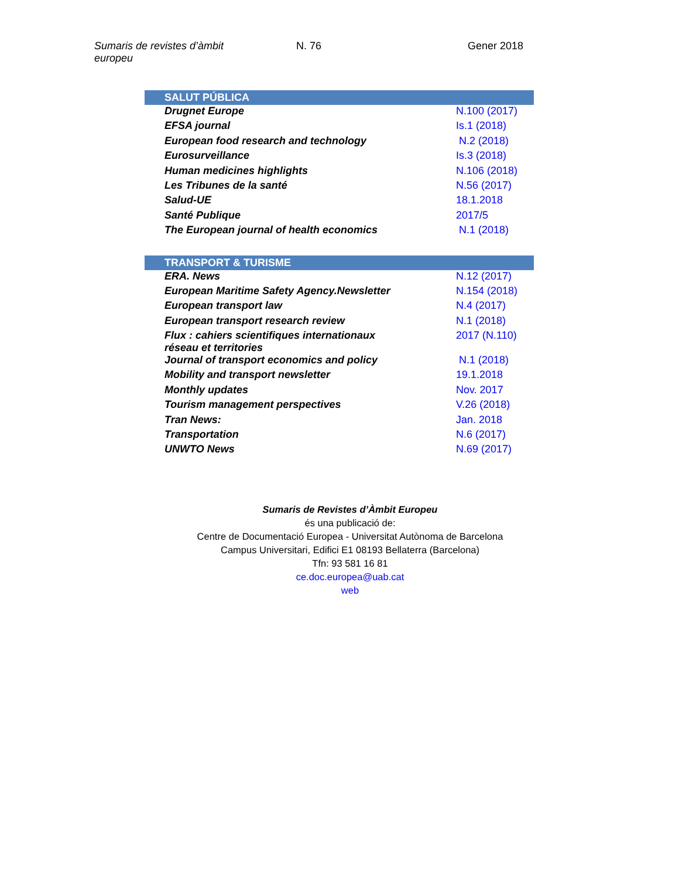Sumaris de revistes d’àmbit europeu
N. 76 Gener 2018
| SALUT PÚBLICA | |
| --- | --- |
| Drugnet Europe | N.100 (2017) |
| EFSA journal | Is.1 (2018) |
| European food research and technology | N.2 (2018) |
| Eurosurveillance | Is.3 (2018) |
| Human medicines highlights | N.106 (2018) |
| Les Tribunes de la santé | N.56 (2017) |
| Salud-UE | 18.1.2018 |
| Santé Publique | 2017/5 |
| The European journal of health economics | N.1 (2018) |
| TRANSPORT & TURISME | |
| ERA. News | N.12 (2017) |
| European Maritime Safety Agency.Newsletter | N.154 (2018) |
| European transport law | N.4 (2017) |
| European transport research review | N.1 (2018) |
| Flux : cahiers scientifiques internationaux réseau et territories | 2017 (N.110) |
| Journal of transport economics and policy | N.1 (2018) |
| Mobility and transport newsletter | 19.1.2018 |
| Monthly updates | Nov. 2017 |
| Tourism management perspectives | V.26 (2018) |
| Tran News: | Jan. 2018 |
| Transportation | N.6 (2017) |
| UNWTO News | N.69 (2017) |
Sumaris de Revistes d’Àmbit Europeu
és una publicació de:
Centre de Documentació Europea - Universitat Autònoma de Barcelona
Campus Universitari, Edifici E1 08193 Bellaterra (Barcelona)
Tfn: 93 581 16 81
ce.doc.europea@uab.cat
web